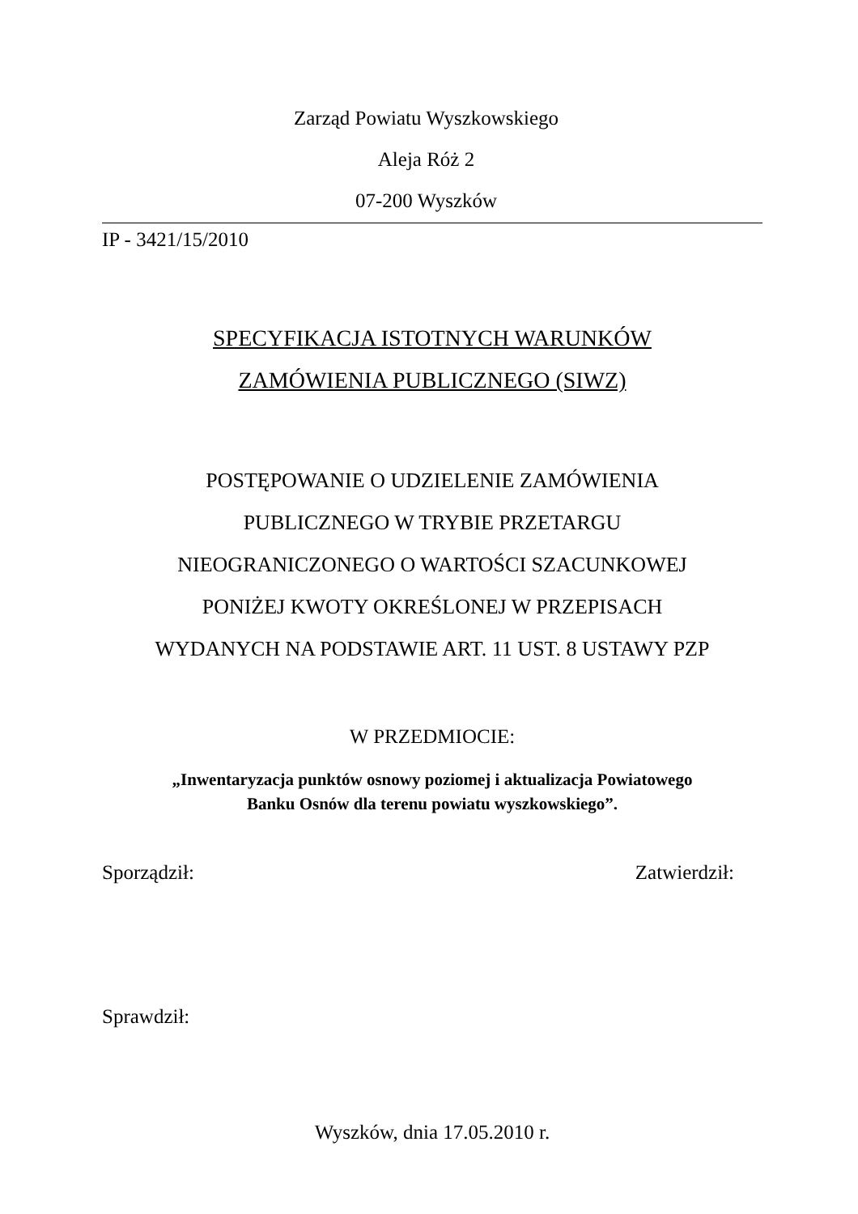Zarząd Powiatu Wyszkowskiego
Aleja Róż 2
07-200 Wyszków
IP - 3421/15/2010
SPECYFIKACJA ISTOTNYCH WARUNKÓW
ZAMÓWIENIA PUBLICZNEGO (SIWZ)
POSTĘPOWANIE O UDZIELENIE ZAMÓWIENIA
PUBLICZNEGO W TRYBIE PRZETARGU
NIEOGRANICZONEGO O WARTOŚCI SZACUNKOWEJ
PONIŻEJ KWOTY OKREŚLONEJ W PRZEPISACH
WYDANYCH NA PODSTAWIE ART. 11 UST. 8 USTAWY PZP
W PRZEDMIOCIE:
„Inwentaryzacja punktów osnowy poziomej i aktualizacja Powiatowego
Banku Osnów dla terenu powiatu wyszkowskiego”.
Sporządził: Zatwierdził:
Sprawdził:
Wyszków, dnia 17.05.2010 r.